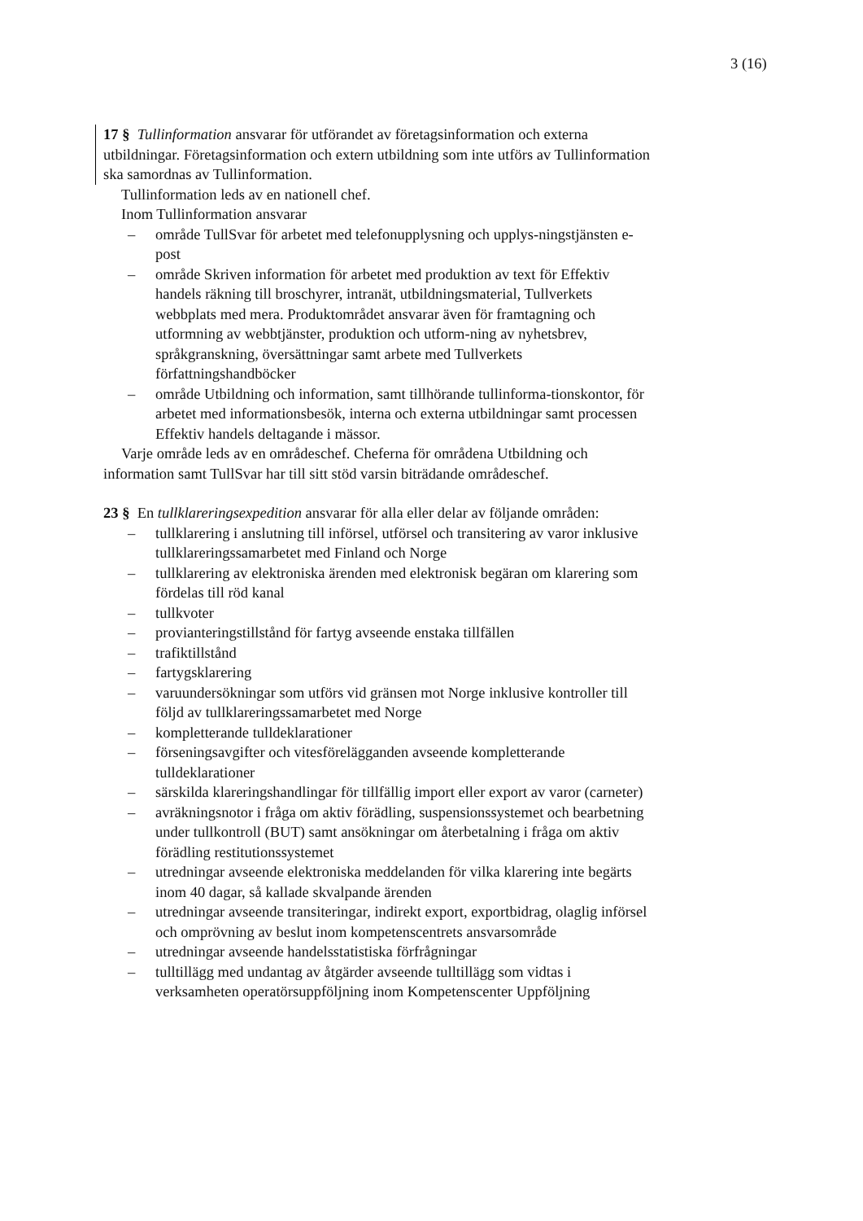3 (16)
17 § Tullinformation ansvarar för utförandet av företagsinformation och externa utbildningar. Företagsinformation och extern utbildning som inte utförs av Tullinformation ska samordnas av Tullinformation.
Tullinformation leds av en nationell chef.
Inom Tullinformation ansvarar
– område TullSvar för arbetet med telefonupplysning och upplys-ningstjänsten e-post
– område Skriven information för arbetet med produktion av text för Effektiv handels räkning till broschyrer, intranät, utbildningsmaterial, Tullverkets webbplats med mera. Produktområdet ansvarar även för framtagning och utformning av webbtjänster, produktion och utform-ning av nyhetsbrev, språkgranskning, översättningar samt arbete med Tullverkets författningshandböcker
– område Utbildning och information, samt tillhörande tullinforma-tionskontor, för arbetet med informationsbesök, interna och externa utbildningar samt processen Effektiv handels deltagande i mässor.
Varje område leds av en områdeschef. Cheferna för områdena Utbildning och information samt TullSvar har till sitt stöd varsin biträdande områdeschef.
23 § En tullklareringsexpedition ansvarar för alla eller delar av följande områden:
– tullklarering i anslutning till införsel, utförsel och transitering av varor inklusive tullklareringssamarbetet med Finland och Norge
– tullklarering av elektroniska ärenden med elektronisk begäran om klarering som fördelas till röd kanal
– tullkvoter
– provianteringstillstånd för fartyg avseende enstaka tillfällen
– trafiktillstånd
– fartygsklarering
– varuundersökningar som utförs vid gränsen mot Norge inklusive kontroller till följd av tullklareringssamarbetet med Norge
– kompletterande tulldeklarationer
– förseningsavgifter och vitesförelägganden avseende kompletterande tulldeklarationer
– särskilda klareringshandlingar för tillfällig import eller export av varor (carneter)
– avräkningsnotor i fråga om aktiv förädling, suspensionssystemet och bearbetning under tullkontroll (BUT) samt ansökningar om återbetalning i fråga om aktiv förädling restitutionssystemet
– utredningar avseende elektroniska meddelanden för vilka klarering inte begärts inom 40 dagar, så kallade skvalpande ärenden
– utredningar avseende transiteringar, indirekt export, exportbidrag, olaglig införsel och omprövning av beslut inom kompetenscentrets ansvarsområde
– utredningar avseende handelsstatistiska förfrågningar
– tulltillägg med undantag av åtgärder avseende tulltillägg som vidtas i verksamheten operatörsuppföljning inom Kompetenscenter Uppföljning